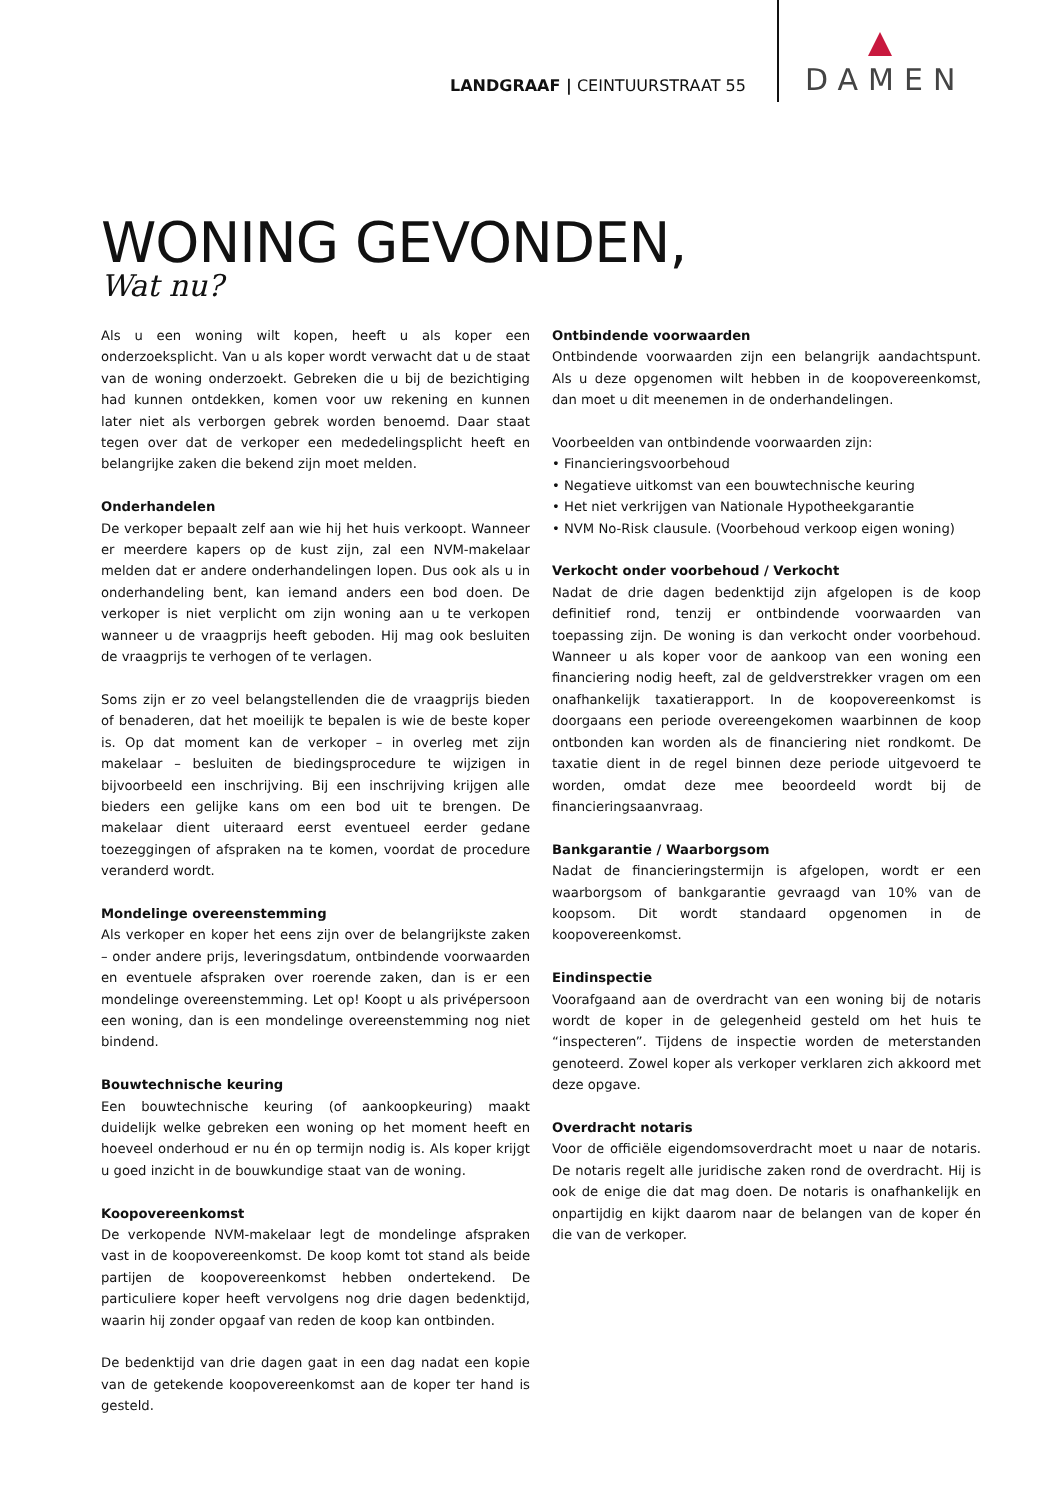LANDGRAAF | CEINTUURSTRAAT 55
DAMEN
WONING GEVONDEN,
Wat nu?
Als u een woning wilt kopen, heeft u als koper een onderzoeksplicht. Van u als koper wordt verwacht dat u de staat van de woning onderzoekt. Gebreken die u bij de bezichtiging had kunnen ontdekken, komen voor uw rekening en kunnen later niet als verborgen gebrek worden benoemd. Daar staat tegen over dat de verkoper een mededelingsplicht heeft en belangrijke zaken die bekend zijn moet melden.
Onderhandelen
De verkoper bepaalt zelf aan wie hij het huis verkoopt. Wanneer er meerdere kapers op de kust zijn, zal een NVM-makelaar melden dat er andere onderhandelingen lopen. Dus ook als u in onderhandeling bent, kan iemand anders een bod doen. De verkoper is niet verplicht om zijn woning aan u te verkopen wanneer u de vraagprijs heeft geboden. Hij mag ook besluiten de vraagprijs te verhogen of te verlagen.
Soms zijn er zo veel belangstellenden die de vraagprijs bieden of benaderen, dat het moeilijk te bepalen is wie de beste koper is. Op dat moment kan de verkoper – in overleg met zijn makelaar – besluiten de biedingsprocedure te wijzigen in bijvoorbeeld een inschrijving. Bij een inschrijving krijgen alle bieders een gelijke kans om een bod uit te brengen. De makelaar dient uiteraard eerst eventueel eerder gedane toezeggingen of afspraken na te komen, voordat de procedure veranderd wordt.
Mondelinge overeenstemming
Als verkoper en koper het eens zijn over de belangrijkste zaken – onder andere prijs, leveringsdatum, ontbindende voorwaarden en eventuele afspraken over roerende zaken, dan is er een mondelinge overeenstemming. Let op! Koopt u als privépersoon een woning, dan is een mondelinge overeenstemming nog niet bindend.
Bouwtechnische keuring
Een bouwtechnische keuring (of aankoopkeuring) maakt duidelijk welke gebreken een woning op het moment heeft en hoeveel onderhoud er nu én op termijn nodig is. Als koper krijgt u goed inzicht in de bouwkundige staat van de woning.
Koopovereenkomst
De verkopende NVM-makelaar legt de mondelinge afspraken vast in de koopovereenkomst. De koop komt tot stand als beide partijen de koopovereenkomst hebben ondertekend. De particuliere koper heeft vervolgens nog drie dagen bedenktijd, waarin hij zonder opgaaf van reden de koop kan ontbinden.
De bedenktijd van drie dagen gaat in een dag nadat een kopie van de getekende koopovereenkomst aan de koper ter hand is gesteld.
Ontbindende voorwaarden
Ontbindende voorwaarden zijn een belangrijk aandachtspunt. Als u deze opgenomen wilt hebben in de koopovereenkomst, dan moet u dit meenemen in de onderhandelingen.
Voorbeelden van ontbindende voorwaarden zijn:
• Financieringsvoorbehoud
• Negatieve uitkomst van een bouwtechnische keuring
• Het niet verkrijgen van Nationale Hypotheekgarantie
• NVM No-Risk clausule. (Voorbehoud verkoop eigen woning)
Verkocht onder voorbehoud / Verkocht
Nadat de drie dagen bedenktijd zijn afgelopen is de koop definitief rond, tenzij er ontbindende voorwaarden van toepassing zijn. De woning is dan verkocht onder voorbehoud. Wanneer u als koper voor de aankoop van een woning een financiering nodig heeft, zal de geldverstrekker vragen om een onafhankelijk taxatierapport. In de koopovereenkomst is doorgaans een periode overeengekomen waarbinnen de koop ontbonden kan worden als de financiering niet rondkomt. De taxatie dient in de regel binnen deze periode uitgevoerd te worden, omdat deze mee beoordeeld wordt bij de financieringsaanvraag.
Bankgarantie / Waarborgsom
Nadat de financieringstermijn is afgelopen, wordt er een waarborgsom of bankgarantie gevraagd van 10% van de koopsom. Dit wordt standaard opgenomen in de koopovereenkomst.
Eindinspectie
Voorafgaand aan de overdracht van een woning bij de notaris wordt de koper in de gelegenheid gesteld om het huis te “inspecteren”. Tijdens de inspectie worden de meterstanden genoteerd. Zowel koper als verkoper verklaren zich akkoord met deze opgave.
Overdracht notaris
Voor de officiële eigendomsoverdracht moet u naar de notaris. De notaris regelt alle juridische zaken rond de overdracht. Hij is ook de enige die dat mag doen. De notaris is onafhankelijk en onpartijdig en kijkt daarom naar de belangen van de koper én die van de verkoper.